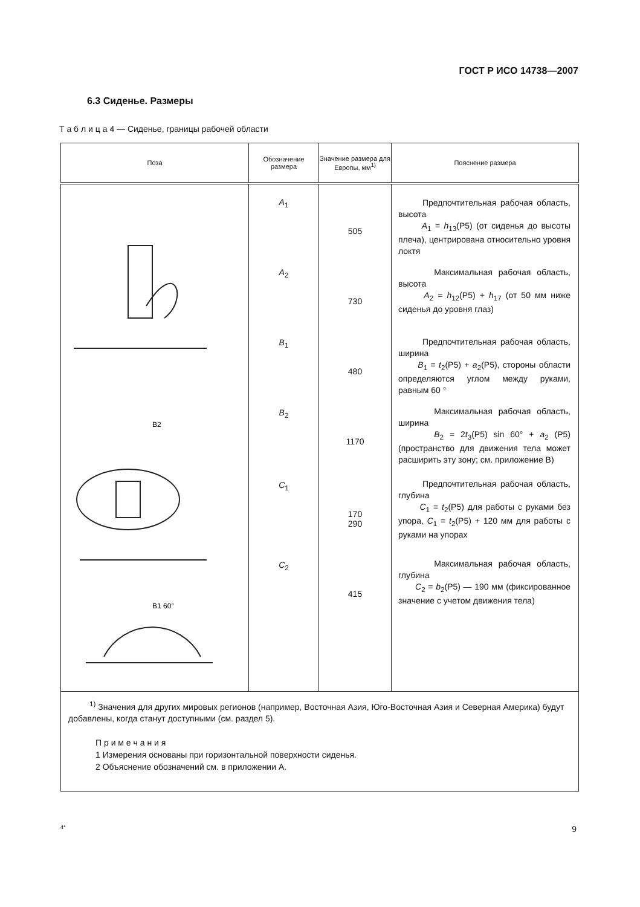ГОСТ Р ИСО 14738—2007
6.3 Сиденье. Размеры
Т а б л и ц а 4 — Сиденье, границы рабочей области
| Поза | Обозначение размера | Значение размера для Европы, мм<sup>1)</sup> | Пояснение размера |
| --- | --- | --- | --- |
| B2 B1 60° | A<sub>1</sub> A<sub>2</sub> B<sub>1</sub> B<sub>2</sub> C<sub>1</sub> C<sub>2</sub> | 505 730 480 1170 170 290 415 | Предпочтительная рабочая область, высота A<sub>1</sub> = h<sub>13</sub>(P5) (от сиденья до высоты плеча), центрирована относительно уровня локтя Максимальная рабочая область, высота A<sub>2</sub> = h<sub>12</sub>(P5) + h<sub>17</sub> (от 50 мм ниже сиденья до уровня глаз) Предпочтительная рабочая область, ширина B<sub>1</sub> = t<sub>2</sub>(P5) + a<sub>2</sub>(P5), стороны области определяются углом между руками, равным 60 ° Максимальная рабочая область, ширина B<sub>2</sub> = 2 t<sub>3</sub>(P5) sin 60° + a<sub>2</sub> (P5) (пространство для движения тела может расширить эту зону; см. приложение В) Предпочтительная рабочая область, глубина C<sub>1</sub> = t<sub>2</sub>(P5) для работы с руками без упора, C<sub>1</sub> = t<sub>2</sub>(P5) + 120 мм для работы с руками на упорах Максимальная рабочая область, глубина C<sub>2</sub> = b<sub>2</sub>(P5) — 190 мм (фиксированное значение с учетом движения тела) |
| <sup>1)</sup> Значения для других мировых регионов (например, Восточная Азия, Юго-Восточная Азия и Северная Америка) будут добавлены, когда станут доступными (см. раздел 5). П р и м е ч а н и я 1 Измерения основаны при горизонтальной поверхности сиденья. 2 Объяснение обозначений см. в приложении А. | | | |
4* 9